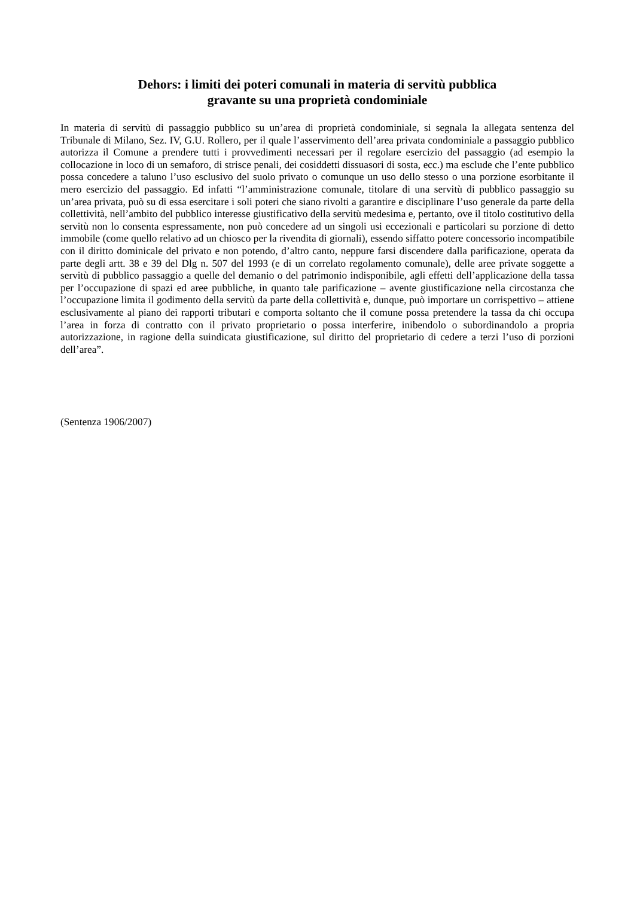Dehors: i limiti dei poteri comunali in materia di servitù pubblica
gravante su una proprietà condominiale
In materia di servitù di passaggio pubblico su un’area di proprietà condominiale, si segnala la allegata sentenza del Tribunale di Milano, Sez. IV, G.U. Rollero, per il quale l’asservimento dell’area privata condominiale a passaggio pubblico autorizza il Comune a prendere tutti i provvedimenti necessari per il regolare esercizio del passaggio (ad esempio la collocazione in loco di un semaforo, di strisce penali, dei cosiddetti dissuasori di sosta, ecc.) ma esclude che l’ente pubblico possa concedere a taluno l’uso esclusivo del suolo privato o comunque un uso dello stesso o una porzione esorbitante il mero esercizio del passaggio. Ed infatti “l’amministrazione comunale, titolare di una servitù di pubblico passaggio su un’area privata, può su di essa esercitare i soli poteri che siano rivolti a garantire e disciplinare l’uso generale da parte della collettività, nell’ambito del pubblico interesse giustificativo della servitù medesima e, pertanto, ove il titolo costitutivo della servitù non lo consenta espressamente, non può concedere ad un singoli usi eccezionali e particolari su porzione di detto immobile (come quello relativo ad un chiosco per la rivendita di giornali), essendo siffatto potere concessorio incompatibile con il diritto dominicale del privato e non potendo, d’altro canto, neppure farsi discendere dalla parificazione, operata da parte degli artt. 38 e 39 del Dlg n. 507 del 1993 (e di un correlato regolamento comunale), delle aree private soggette a servitù di pubblico passaggio a quelle del demanio o del patrimonio indisponibile, agli effetti dell’applicazione della tassa per l’occupazione di spazi ed aree pubbliche, in quanto tale parificazione – avente giustificazione nella circostanza che l’occupazione limita il godimento della servitù da parte della collettività e, dunque, può importare un corrispettivo – attiene esclusivamente al piano dei rapporti tributari e comporta soltanto che il comune possa pretendere la tassa da chi occupa l’area in forza di contratto con il privato proprietario o possa interferire, inibendolo o subordinandolo a propria autorizzazione, in ragione della suindicata giustificazione, sul diritto del proprietario di cedere a terzi l’uso di porzioni dell’area”.
(Sentenza 1906/2007)